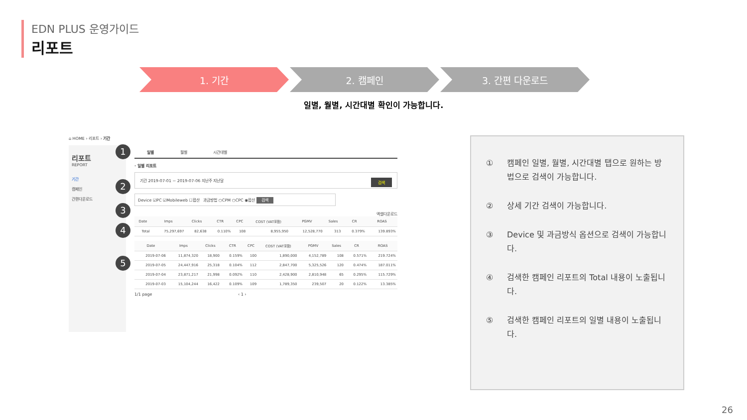EDN PLUS 운영가이드
리포트
1. 기간 2. 캠페인 3. 간편 다운로드
일별, 월별, 시간대별 확인이 가능합니다.
⌂ HOME › 리포트 › 기간
리포트
REPORT
기간
캠페인
간편다운로드
1
2
3
4
5
일별 월별 시간대별
· 일별 리포트
기간 2019-07-01 ~ 2019-07-06 지난주 지난달 검색
Device ☑PC ☑Mobileweb ☐합산 과금방법 ○CPM ○CPC ◉합산 검색
엑셀다운로드
| Date | Imps | Clicks | CTR | CPC | COST (VAT포함) | PGMV | Sales | CR | ROAS |
| --- | --- | --- | --- | --- | --- | --- | --- | --- | --- |
| Total | 75,297,697 | 82,638 | 0.110% | 108 | 8,955,950 | 12,528,770 | 313 | 0.379% | 139.893% |
| Date | Imps | Clicks | CTR | CPC | COST (VAT포함) | PGMV | Sales | CR | ROAS |
| --- | --- | --- | --- | --- | --- | --- | --- | --- | --- |
| 2019-07-06 | 11,874,320 | 18,900 | 0.159% | 100 | 1,890,000 | 4,152,789 | 108 | 0.571% | 219.724% |
| 2019-07-05 | 24,447,916 | 25,318 | 0.104% | 112 | 2,847,700 | 5,325,526 | 120 | 0.474% | 187.011% |
| 2019-07-04 | 23,871,217 | 21,998 | 0.092% | 110 | 2,428,900 | 2,810,948 | 65 | 0.295% | 115.729% |
| 2019-07-03 | 15,104,244 | 16,422 | 0.109% | 109 | 1,789,350 | 239,507 | 20 | 0.122% | 13.385% |
1/1 page ‹ 1 ›
① 캠페인 일별, 월별, 시간대별 탭으로 원하는 방법으로 검색이 가능합니다.
② 상세 기간 검색이 가능합니다.
③ Device 및 과금방식 옵션으로 검색이 가능합니다.
④ 검색한 캠페인 리포트의 Total 내용이 노출됩니다.
⑤ 검색한 캠페인 리포트의 일별 내용이 노출됩니다.
26